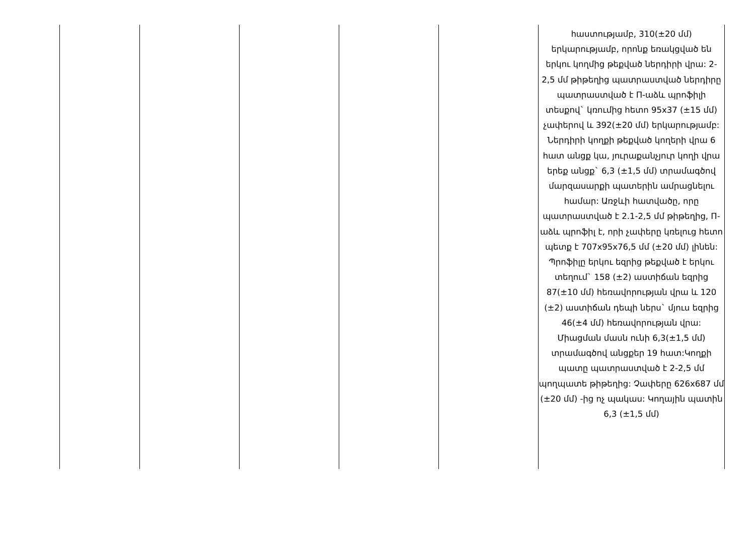| | | | | | հաստությամբ, 310(±20 մմ) երկարությամբ, որոնք եռակցված են երկու կողմից թեքված ներդիրի վրա: 2- 2,5 մմ թիթեղից պատրաստված ներդիրը պատրաստված է П-աձև պրոֆիլի տեսքով` կռումից հետո 95x37 (±15 մմ) չափերով և 392(±20 մմ) երկարությամբ: Ներդիրի կողքի թեքված կողերի վրա 6 հատ անցք կա, յուրաքանչյուր կողի վրա երեք անցք` 6,3 (±1,5 մմ) տրամագծով մարզասարքի պատերին ամրացնելու համար: Առջևի հատվածը, որը պատրաստված է 2.1-2,5 մմ թիթեղից, П-աձև պրոֆիլ է, որի չափերը կռելուց հետո պետք է 707x95x76,5 մմ (±20 մմ) լինեն: Պրոֆիլը երկու եզրից թեքված է երկու տեղում` 158 (±2) աստիճան եզրից 87(±10 մմ) հեռավորության վրա և 120 (±2) աստիճան դեպի ներս` մյուս եզրից 46(±4 մմ) հեռավորության վրա: Միացման մասն ունի 6,3(±1,5 մմ) տրամագծով անցքեր 19 հատ:Կողքի պատը պատրաստված է 2-2,5 մմ պողպատե թիթեղից: Չափերը 626x687 մմ (±20 մմ) -ից ոչ պակաս: Կողային պատին 6,3 (±1,5 մմ) |